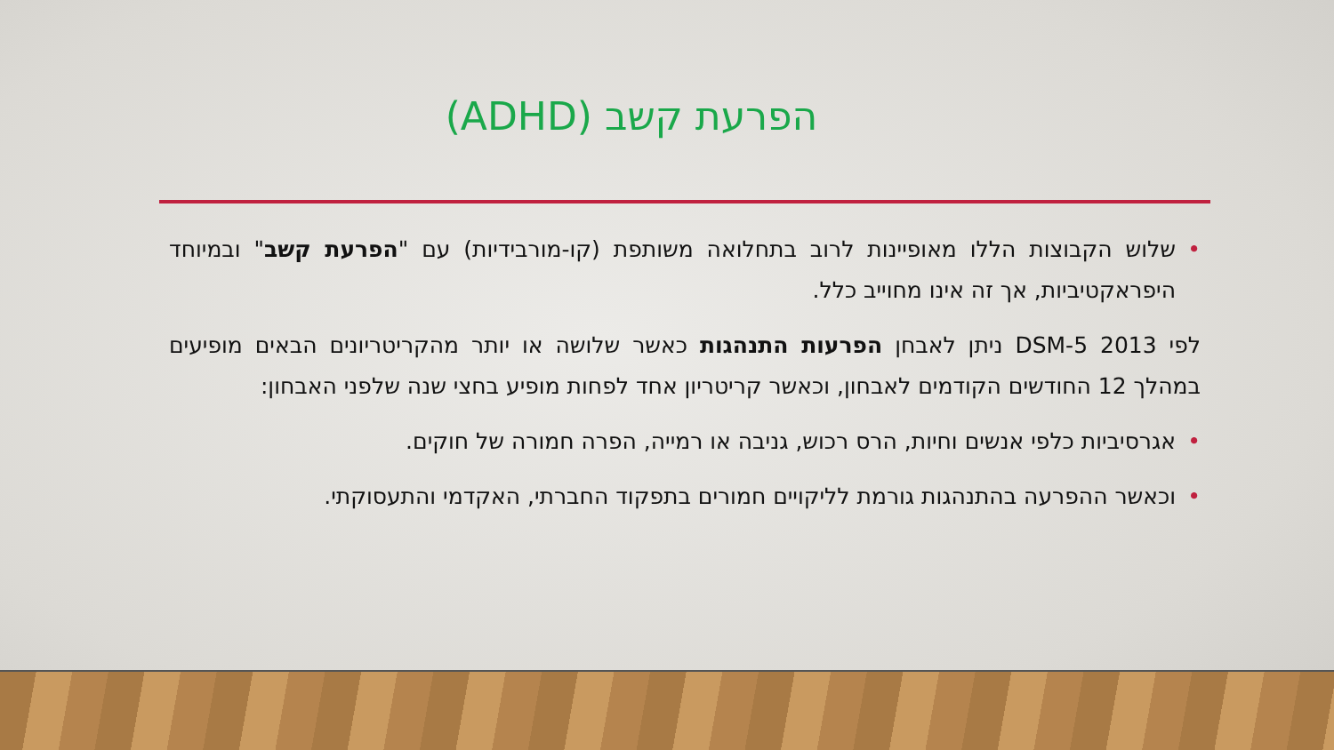הפרעת קשב (ADHD)
• שלוש הקבוצות הללו מאופיינות לרוב בתחלואה משותפת (קו-מורבידיות) עם "הפרעת קשב" ובמיוחד היפראקטיביות, אך זה אינו מחוייב כלל.
לפי DSM-5 2013 ניתן לאבחן הפרעות התנהגות כאשר שלושה או יותר מהקריטריונים הבאים מופיעים במהלך 12 החודשים הקודמים לאבחון, וכאשר קריטריון אחד לפחות מופיע בחצי שנה שלפני האבחון:
• אגרסיביות כלפי אנשים וחיות, הרס רכוש, גניבה או רמייה, הפרה חמורה של חוקים.
• וכאשר ההפרעה בהתנהגות גורמת לליקויים חמורים בתפקוד החברתי, האקדמי והתעסוקתי.